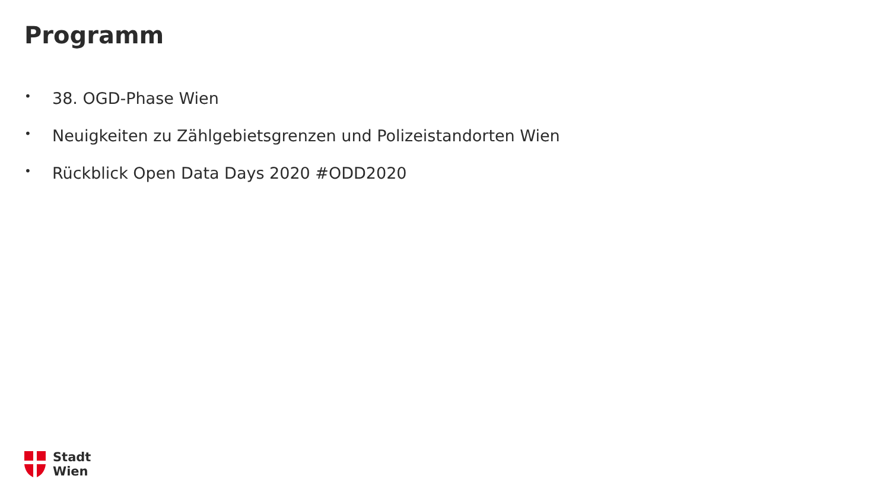Programm
• 38. OGD-Phase Wien
• Neuigkeiten zu Zählgebietsgrenzen und Polizeistandorten Wien
• Rückblick Open Data Days 2020 #ODD2020
Stadt
Wien